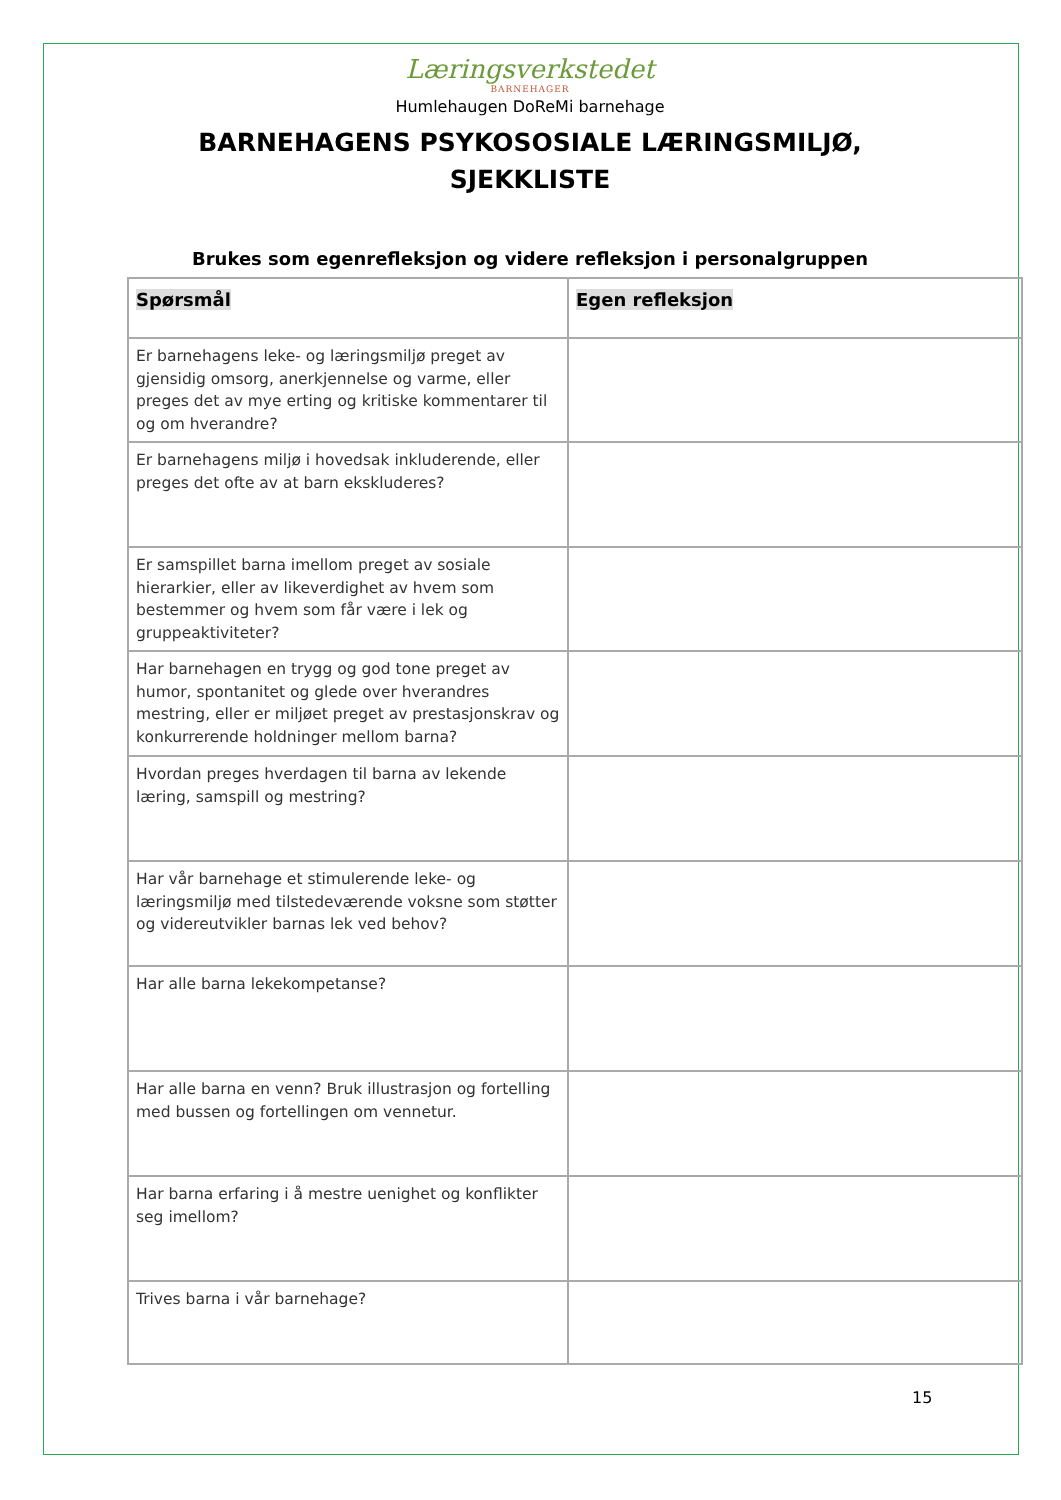Læringsverkstedet
BARNEHAGER
Humlehaugen DoReMi barnehage
BARNEHAGENS PSYKOSOSIALE LÆRINGSMILJØ,
SJEKKLISTE
Brukes som egenrefleksjon og videre refleksjon i personalgruppen
| Spørsmål | Egen refleksjon |
| --- | --- |
| Er barnehagens leke- og læringsmiljø preget av gjensidig omsorg, anerkjennelse og varme, eller preges det av mye erting og kritiske kommentarer til og om hverandre? | |
| Er barnehagens miljø i hovedsak inkluderende, eller preges det ofte av at barn ekskluderes? | |
| Er samspillet barna imellom preget av sosiale hierarkier, eller av likeverdighet av hvem som bestemmer og hvem som får være i lek og gruppeaktiviteter? | |
| Har barnehagen en trygg og god tone preget av humor, spontanitet og glede over hverandres mestring, eller er miljøet preget av prestasjonskrav og konkurrerende holdninger mellom barna? | |
| Hvordan preges hverdagen til barna av lekende læring, samspill og mestring? | |
| Har vår barnehage et stimulerende leke- og læringsmiljø med tilstedeværende voksne som støtter og videreutvikler barnas lek ved behov? | |
| Har alle barna lekekompetanse? | |
| Har alle barna en venn? Bruk illustrasjon og fortelling med bussen og fortellingen om vennetur. | |
| Har barna erfaring i å mestre uenighet og konflikter seg imellom? | |
| Trives barna i vår barnehage? | |
15